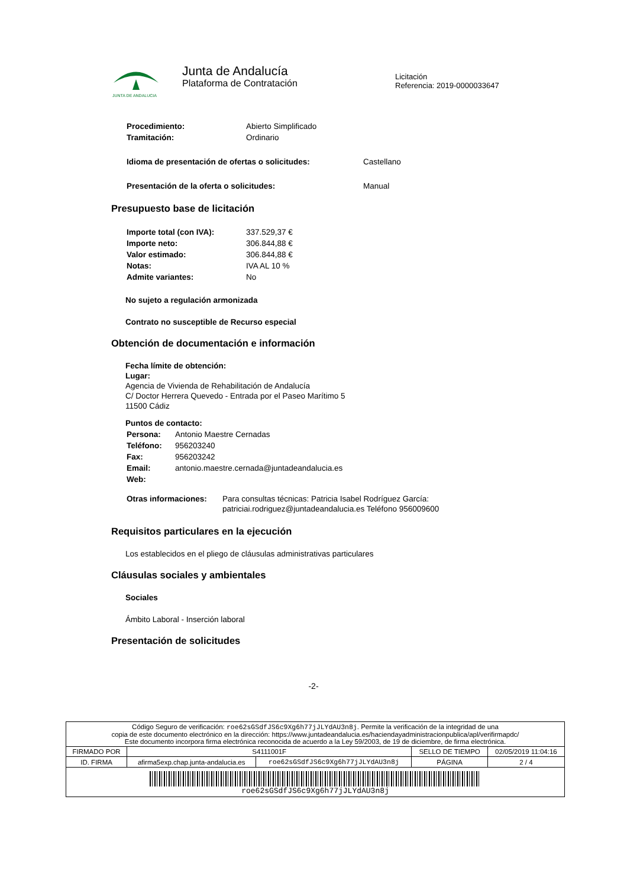JUNTA DE ANDALUCIA
Junta de Andalucía
Plataforma de Contratación
Licitación
Referencia: 2019-0000033647
| Procedimiento: | Abierto Simplificado |
| Tramitación: | Ordinario |
| Idioma de presentación de ofertas o solicitudes: | Castellano |
| Presentación de la oferta o solicitudes: | Manual |
Presupuesto base de licitación
| Importe total (con IVA): | 337.529,37 € |
| Importe neto: | 306.844,88 € |
| Valor estimado: | 306.844,88 € |
| Notas: | IVA AL 10 % |
| Admite variantes: | No |
No sujeto a regulación armonizada
Contrato no susceptible de Recurso especial
Obtención de documentación e información
Fecha límite de obtención:
Lugar:
Agencia de Vivienda de Rehabilitación de Andalucía
C/ Doctor Herrera Quevedo - Entrada por el Paseo Marítimo 5
11500 Cádiz
Puntos de contacto:
| Persona: | Antonio Maestre Cernadas |
| Teléfono: | 956203240 |
| Fax: | 956203242 |
| Email: | antonio.maestre.cernada@juntadeandalucia.es |
| Web: | |
| Otras informaciones: | Para consultas técnicas: Patricia Isabel Rodríguez García: patriciai.rodriguez@juntadeandalucia.es Teléfono 956009600 |
Requisitos particulares en la ejecución
Los establecidos en el pliego de cláusulas administrativas particulares
Cláusulas sociales y ambientales
Sociales
Ámbito Laboral - Inserción laboral
Presentación de solicitudes
-2-
| Código Seguro de verificación: roe62sGSdfJS6c9Xg6h77jJLYdAU3n8j . Permite la verificación de la integridad de una copia de este documento electrónico en la dirección: https://www.juntadeandalucia.es/haciendayadministracionpublica/apl/verifirmapdc/ Este documento incorpora firma electrónica reconocida de acuerdo a la Ley 59/2003, de 19 de diciembre, de firma electrónica. | | | | |
| FIRMADO POR | S4111001F | | SELLO DE TIEMPO | 02/05/2019 11:04:16 |
| ID. FIRMA | afirma5exp.chap.junta-andalucia.es | roe62sGSdfJS6c9Xg6h77jJLYdAU3n8j | PÁGINA | 2 / 4 |
| roe62sGSdfJS6c9Xg6h77jJLYdAU3n8j | | | | |